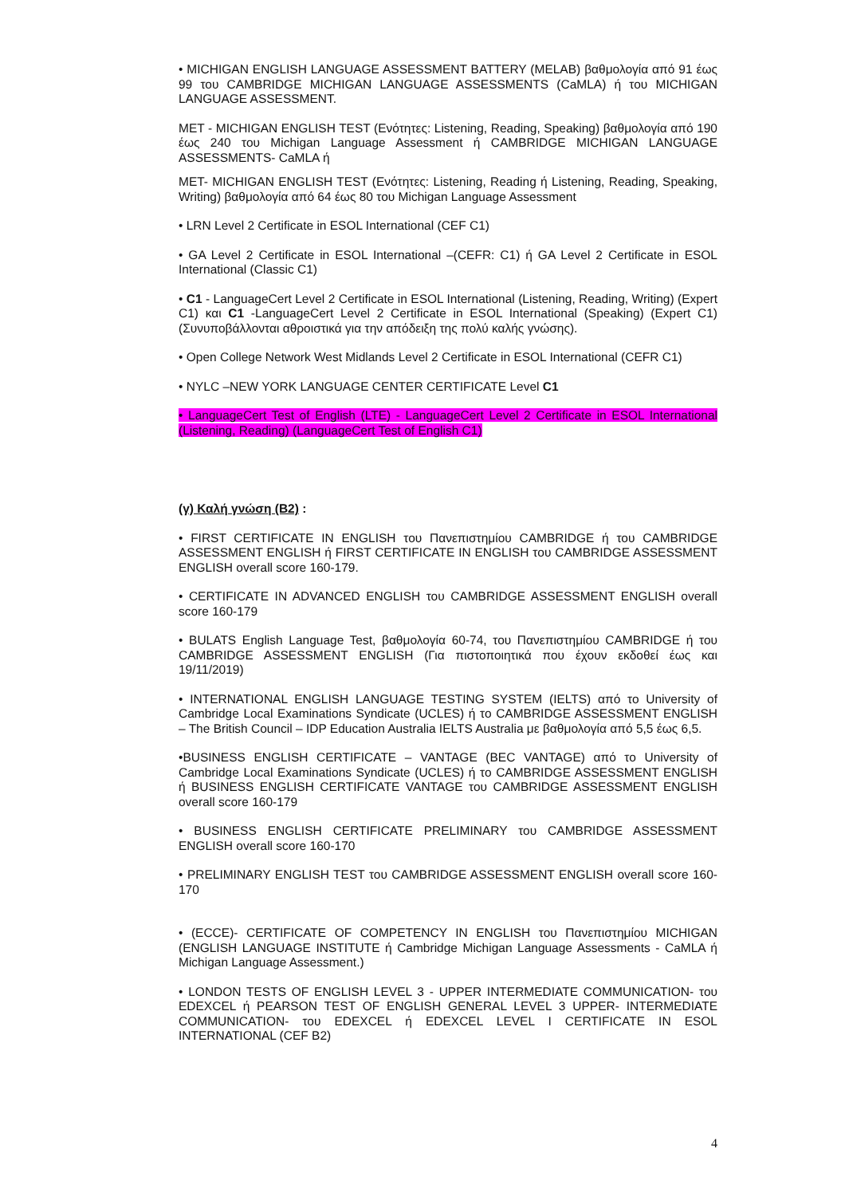• MICHIGAN ENGLISH LANGUAGE ASSESSMENT BATTERY (MELAB) βαθμολογία από 91 έως 99 του CAMBRIDGE MICHIGAN LANGUAGE ASSESSMENTS (CaMLA) ή του MICHIGAN LANGUAGE ASSESSMENT.
MET - MICHIGAN ENGLISH TEST (Ενότητες: Listening, Reading, Speaking) βαθμολογία από 190 έως 240 του Michigan Language Assessment ή CAMBRIDGE MICHIGAN LANGUAGE ASSESSMENTS- CaMLA ή
MET- MICHIGAN ENGLISH TEST (Ενότητες: Listening, Reading ή Listening, Reading, Speaking, Writing) βαθμολογία από 64 έως 80 του Michigan Language Assessment
• LRN Level 2 Certificate in ESOL International (CEF C1)
• GA Level 2 Certificate in ESOL International –(CEFR: C1) ή GA Level 2 Certificate in ESOL International (Classic C1)
• C1 - LanguageCert Level 2 Certificate in ESOL International (Listening, Reading, Writing) (Expert C1) και C1 -LanguageCert Level 2 Certificate in ESOL International (Speaking) (Expert C1) (Συνυποβάλλονται αθροιστικά για την απόδειξη της πολύ καλής γνώσης).
• Open College Network West Midlands Level 2 Certificate in ESOL International (CEFR C1)
• NYLC –NEW YORK LANGUAGE CENTER CERTIFICATE Level C1
• LanguageCert Test of English (LTE) - LanguageCert Level 2 Certificate in ESOL International (Listening, Reading) (LanguageCert Test of English C1)
(γ) Καλή γνώση (Β2) :
• FIRST CERTIFICATE IN ENGLISH του Πανεπιστημίου CAMBRIDGE ή του CAMBRIDGE ASSESSMENT ENGLISH ή FIRST CERTIFICATE IN ENGLISH του CAMBRIDGE ASSESSMENT ENGLISH overall score 160-179.
• CERTIFICATE IN ADVANCED ENGLISH του CAMBRIDGE ASSESSMENT ENGLISH overall score 160-179
• BULATS English Language Test, βαθμολογία 60-74, του Πανεπιστημίου CAMBRIDGE ή του CAMBRIDGE ASSESSMENT ENGLISH (Για πιστοποιητικά που έχουν εκδοθεί έως και 19/11/2019)
• INTERNATIONAL ENGLISH LANGUAGE TESTING SYSTEM (IELTS) από το University of Cambridge Local Examinations Syndicate (UCLES) ή το CAMBRIDGE ASSESSMENT ENGLISH – The British Council – IDP Education Australia IELTS Australia με βαθμολογία από 5,5 έως 6,5.
•BUSINESS ENGLISH CERTIFICATE – VANTAGE (BEC VANTAGE) από το University of Cambridge Local Examinations Syndicate (UCLES) ή το CAMBRIDGE ASSESSMENT ENGLISH ή BUSINESS ENGLISH CERTIFICATE VANTAGE του CAMBRIDGE ASSESSMENT ENGLISH overall score 160-179
• BUSINESS ENGLISH CERTIFICATE PRELIMINARY του CAMBRIDGE ASSESSMENT ENGLISH overall score 160-170
• PRELIMINARY ENGLISH TEST του CAMBRIDGE ASSESSMENT ENGLISH overall score 160-170
• (ECCE)- CERTIFICATE OF COMPETENCY IN ENGLISH του Πανεπιστημίου MICHIGAN (ENGLISH LANGUAGE INSTITUTE ή Cambridge Michigan Language Assessments - CaMLA ή Michigan Language Assessment.)
• LONDON TESTS OF ENGLISH LEVEL 3 - UPPER INTERMEDIATE COMMUNICATION- του EDEXCEL ή PEARSON TEST OF ENGLISH GENERAL LEVEL 3 UPPER- INTERMEDIATE COMMUNICATION- του EDEXCEL ή EDEXCEL LEVEL I CERTIFICATE IN ESOL INTERNATIONAL (CEF B2)
4